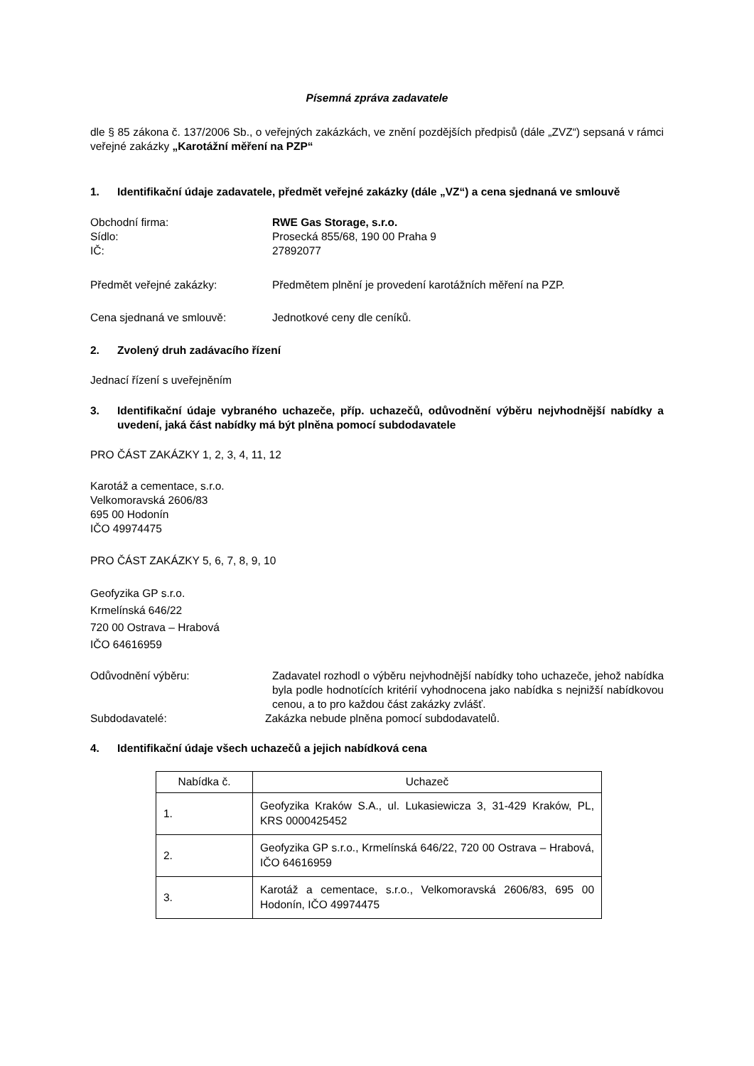Písemná zpráva zadavatele
dle § 85 zákona č. 137/2006 Sb., o veřejných zakázkách, ve znění pozdějších předpisů (dále „ZVZ“) sepsaná v rámci veřejné zakázky „Karotážní měření na PZP“
1. Identifikační údaje zadavatele, předmět veřejné zakázky (dále „VZ“) a cena sjednaná ve smlouvě
Obchodní firma: RWE Gas Storage, s.r.o.
Sídlo: Prosecká 855/68, 190 00 Praha 9
IČ: 27892077
Předmět veřejné zakázky: Předmětem plnění je provedení karotážních měření na PZP.
Cena sjednaná ve smlouvě: Jednotkové ceny dle ceníků.
2. Zvolený druh zadávacího řízení
Jednací řízení s uveřejněním
3. Identifikační údaje vybraného uchazeče, příp. uchazečů, odůvodnění výběru nejvhodnější nabídky a uvedení, jaká část nabídky má být plněna pomocí subdodavatele
PRO ČÁST ZAKÁZKY 1, 2, 3, 4, 11, 12
Karotáž a cementace, s.r.o.
Velkomoravská 2606/83
695 00 Hodonín
IČO 49974475
PRO ČÁST ZAKÁZKY 5, 6, 7, 8, 9, 10
Geofyzika GP s.r.o.
Krmelínská 646/22
720 00 Ostrava – Hrabová
IČO 64616959
Odůvodnění výběru: Zadavatel rozhodl o výběru nejvhodnější nabídky toho uchazeče, jehož nabídka byla podle hodnotících kritérií vyhodnocena jako nabídka s nejnižší nabídkovou cenou, a to pro každou část zakázky zvlášť.
Subdodavatelé: Zakázka nebude plněna pomocí subdodavatelů.
4. Identifikační údaje všech uchazečů a jejich nabídková cena
| Nabídka č. | Uchazeč |
| 1. | Geofyzika Kraków S.A., ul. Lukasiewicza 3, 31-429 Kraków, PL, KRS 0000425452 |
| 2. | Geofyzika GP s.r.o., Krmelínská 646/22, 720 00 Ostrava – Hrabová, IČO 64616959 |
| 3. | Karotáž a cementace, s.r.o., Velkomoravská 2606/83, 695 00 Hodonín, IČO 49974475 |